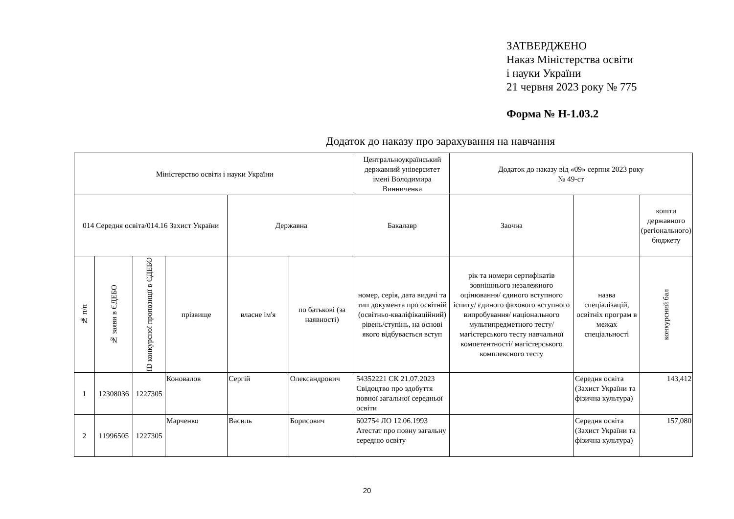ЗАТВЕРДЖЕНО
Наказ Міністерства освіти
і науки України
21 червня 2023 року № 775
Форма № Н-1.03.2
Додаток до наказу про зарахування на навчання
| Міністерство освіти і науки України | | | | | | Центральноукраїнський державний університет імені Володимира Винниченка | Додаток до наказу від «09» серпня 2023 року № 49-ст | | |
| 014 Середня освіта/014.16 Захист України | | | | Державна | | Бакалавр | Заочна | | кошти державного (регіонального) бюджету |
| № п/п | № заяви в ЄДЕБО | ID конкурсної пропозиції в ЄДЕБО | прізвище | власне ім'я | по батькові (за наявності) | номер, серія, дата видачі та тип документа про освітній (освітньо-кваліфікаційний) рівень/ступінь, на основі якого відбувається вступ | рік та номери сертифікатів зовнішнього незалежного оцінювання/ єдиного вступного іспиту/ єдиного фахового вступного випробування/ національного мультипредметного тесту/ магістерського тесту навчальної компетентності/ магістерського комплексного тесту | назва спеціалізацій, освітніх програм в межах спеціальності | конкурсний бал |
| 1 | 12308036 | 1227305 | Коновалов | Сергій | Олександрович | 54352221 СК 21.07.2023 Свідоцтво про здобуття повної загальної середньої освіти | | Середня освіта (Захист України та фізична культура) | 143,412 |
| 2 | 11996505 | 1227305 | Марченко | Василь | Борисович | 602754 ЛО 12.06.1993 Атестат про повну загальну середню освіту | | Середня освіта (Захист України та фізична культура) | 157,080 |
20